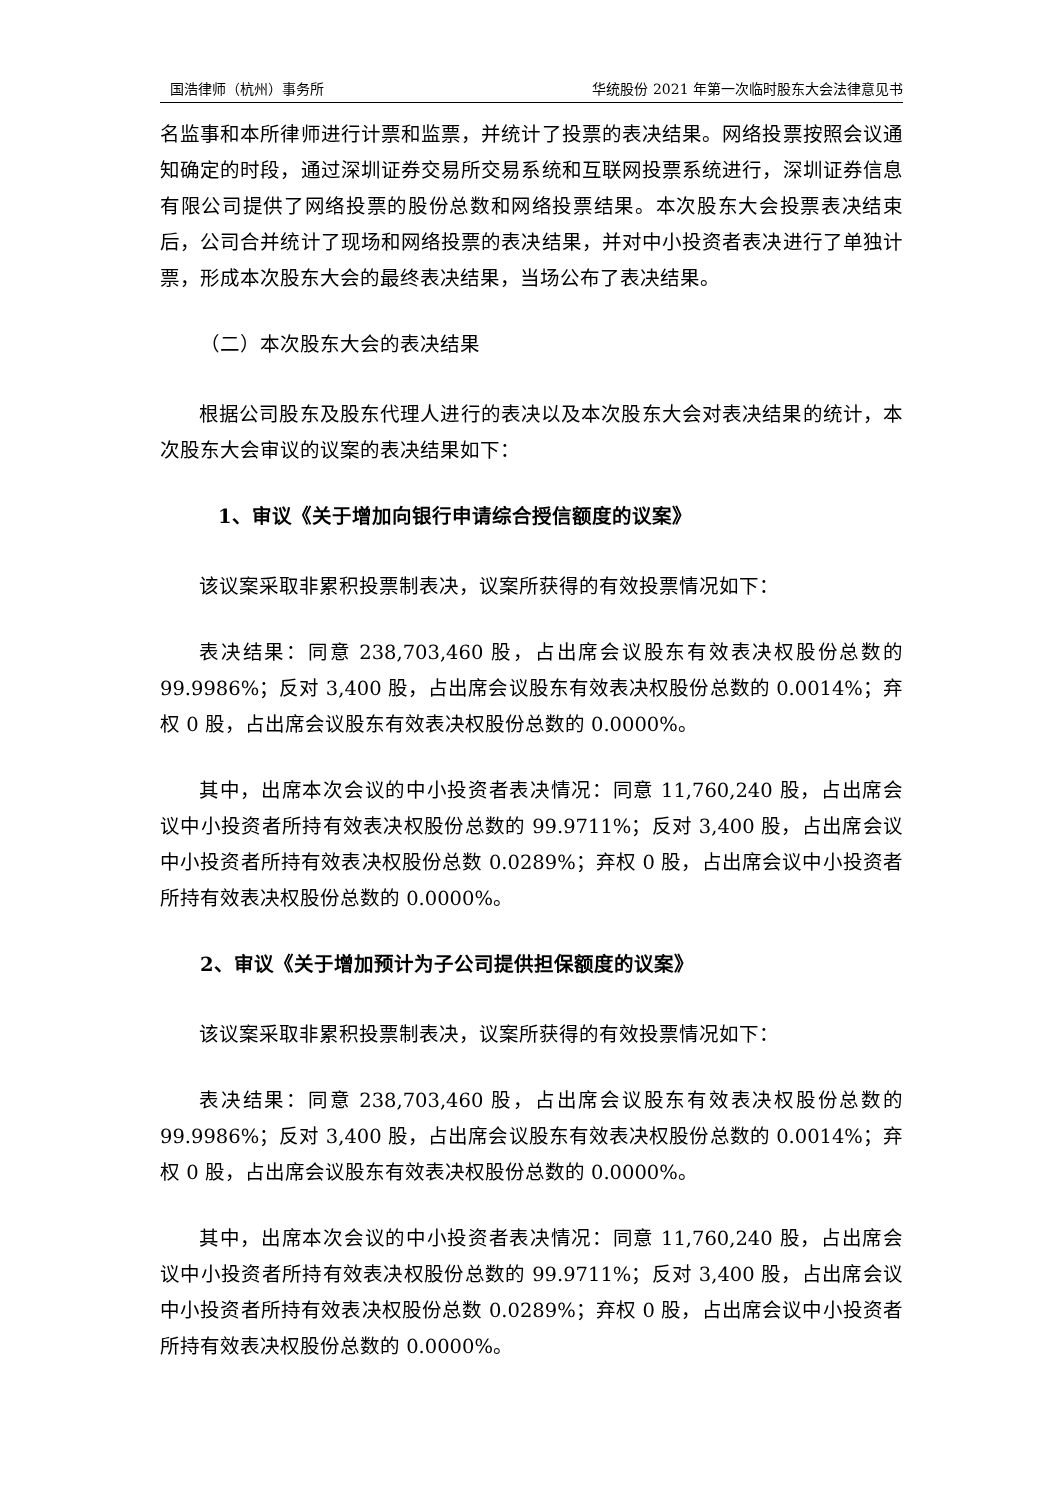国浩律师（杭州）事务所 华统股份 2021 年第一次临时股东大会法律意见书
名监事和本所律师进行计票和监票，并统计了投票的表决结果。网络投票按照会议通知确定的时段，通过深圳证券交易所交易系统和互联网投票系统进行，深圳证券信息有限公司提供了网络投票的股份总数和网络投票结果。本次股东大会投票表决结束后，公司合并统计了现场和网络投票的表决结果，并对中小投资者表决进行了单独计票，形成本次股东大会的最终表决结果，当场公布了表决结果。
（二）本次股东大会的表决结果
根据公司股东及股东代理人进行的表决以及本次股东大会对表决结果的统计，本次股东大会审议的议案的表决结果如下：
1、审议《关于增加向银行申请综合授信额度的议案》
该议案采取非累积投票制表决，议案所获得的有效投票情况如下：
表决结果：同意 238,703,460 股，占出席会议股东有效表决权股份总数的 99.9986%；反对 3,400 股，占出席会议股东有效表决权股份总数的 0.0014%；弃权 0 股，占出席会议股东有效表决权股份总数的 0.0000%。
其中，出席本次会议的中小投资者表决情况：同意 11,760,240 股，占出席会议中小投资者所持有效表决权股份总数的 99.9711%；反对 3,400 股，占出席会议中小投资者所持有效表决权股份总数 0.0289%；弃权 0 股，占出席会议中小投资者所持有效表决权股份总数的 0.0000%。
2、审议《关于增加预计为子公司提供担保额度的议案》
该议案采取非累积投票制表决，议案所获得的有效投票情况如下：
表决结果：同意 238,703,460 股，占出席会议股东有效表决权股份总数的 99.9986%；反对 3,400 股，占出席会议股东有效表决权股份总数的 0.0014%；弃权 0 股，占出席会议股东有效表决权股份总数的 0.0000%。
其中，出席本次会议的中小投资者表决情况：同意 11,760,240 股，占出席会议中小投资者所持有效表决权股份总数的 99.9711%；反对 3,400 股，占出席会议中小投资者所持有效表决权股份总数 0.0289%；弃权 0 股，占出席会议中小投资者所持有效表决权股份总数的 0.0000%。